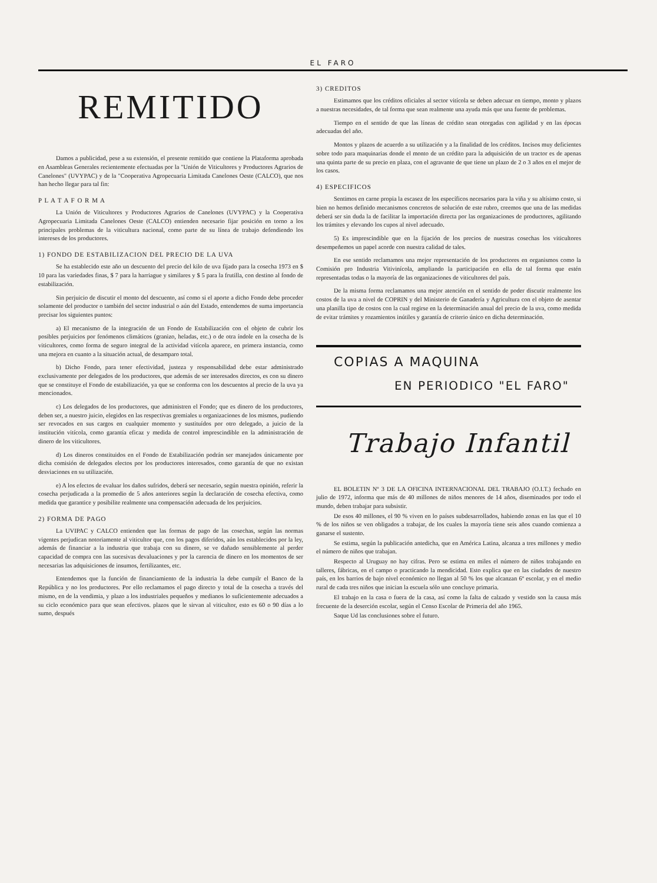EL FARO
REMITIDO
Damos a publicidad, pese a su extensión, el presente remitido que contiene la Plataforma aprobada en Asambleas Generales recientemente efectuadas por la "Unión de Viticultores y Productores Agrarios de Canelones" (UVYPAC) y de la "Cooperativa Agropecuaria Limitada Canelones Oeste (CALCO), que nos han hecho llegar para tal fin:
P L A T A F O R M A
La Unión de Viticultores y Productores Agrarios de Canelones (UVYPAC) y la Cooperativa Agropecuaria Limitada Canelones Oeste (CALCO) entienden necesario fijar posición en torno a los principales problemas de la viticultura nacional, como parte de su línea de trabajo defendiendo los intereses de los productores.
1) FONDO DE ESTABILIZACION DEL PRECIO DE LA UVA
Se ha establecido este año un descuento del precio del kilo de uva fijado para la cosecha 1973 en $ 10 para las variedades finas, $ 7 para la harriague y similares y $ 5 para la frutilla, con destino al fondo de estabilización.
Sin perjuicio de discutir el monto del descuento, así como si el aporte a dicho Fondo debe proceder solamente del productor o también del sector industrial o aún del Estado, entendemos de suma importancia precisar los siguientes puntos:
a) El mecanismo de la integración de un Fondo de Estabilización con el objeto de cubrir los posibles perjuicios por fenómenos climáticos (granizo, heladas, etc.) o de otra índole en la cosecha de ls viticultores, como forma de seguro integral de la actividad vitícola aparece, en primera instancia, como una mejora en cuanto a la situación actual, de desamparo total.
b) Dicho Fondo, para tener efectividad, justeza y responsabilidad debe estar administrado exclusivamente por delegados de los productores, que además de ser interesados directos, es con su dinero que se constituye el Fondo de estabilización, ya que se conforma con los descuentos al precio de la uva ya mencionados.
c) Los delegados de los productores, que administren el Fondo; que es dinero de los productores, deben ser, a nuestro juicio, elegidos en las respectivas gremiales u organizaciones de los mismos, pudiendo ser revocados en sus cargos en cualquier momento y sustituídos por otro delegado, a juicio de la institución vitícola, como garantía eficaz y medida de control imprescindible en la administración de dinero de los viticultores.
d) Los dineros constituidos en el Fondo de Estabilización podrán ser manejados únicamente por dicha comisión de delegados electos por los productores interesados, como garantía de que no existan desviaciones en su utilización.
e) A los efectos de evaluar los daños sufridos, deberá ser necesario, según nuestra opinión, referir la cosecha perjudicada a la promedio de 5 años anteriores según la declaración de cosecha efectiva, como medida que garantice y posibilite realmente una compensación adecuada de los perjuicios.
2) FORMA DE PAGO
La UVIPAC y CALCO entienden que las formas de pago de las cosechas, según las normas vigentes perjudican notoriamente al viticultor que, con los pagos diferidos, aún los establecidos por la ley, además de financiar a la industria que trabaja con su dinero, se ve dañado sensiblemente al perder capacidad de compra con las sucesivas devaluaciones y por la carencia de dinero en los momentos de ser necesarias las adquisiciones de insumos, fertilizantes, etc.
Entendemos que la función de financiamiento de la industria la debe cumpilr el Banco de la República y no los productores. Por ello reclamamos el pago directo y total de la cosecha a través del mismo, en de la vendimia, y plazo a los industriales pequeños y medianos lo suficientemente adecuados a su ciclo económico para que sean efectivos. plazos que le sirvan al viticultor, esto es 60 o 90 días a lo sumo, después
3) CREDITOS
Estimamos que los créditos oficiales al sector vitícola se deben adecuar en tiempo, monto y plazos a nuestras necesidades, de tal forma que sean realmente una ayuda más que una fuente de problemas.
Tiempo en el sentido de que las líneas de crédito sean otorgadas con agilidad y en las épocas adecuadas del año.
Montos y plazos de acuerdo a su utilización y a la finalidad de los créditos. Incisos muy deficientes sobre todo para maquinarias donde el monto de un crédito para la adquisición de un tractor es de apenas una quinta parte de su precio en plaza, con el agravante de que tiene un plazo de 2 o 3 años en el mejor de los casos.
4) ESPECIFICOS
Sentimos en carne propia la escasez de los específicos necesarios para la viña y su altísimo costo, si bien no hemos definido mecanismos concretos de solución de este rubro, creemos que una de las medidas deberá ser sin duda la de facilitar la importación directa por las organizaciones de productores, agilitando los trámites y elevando los cupos al nivel adecuado.
5) Es imprescindible que en la fijación de los precios de nuestras cosechas los viticultores desempeñemos un papel acorde con nuestra calidad de tales.
En ese sentido reclamamos una mejor representación de los productores en organismos como la Comisión pro Industria Vitivinícola, ampliando la participación en ella de tal forma que estén representadas todas o la mayoría de las organizaciones de viticultores del país.
De la misma forma reclamamos una mejor atención en el sentido de poder discutir realmente los costos de la uva a nivel de COPRIN y del Ministerio de Ganadería y Agricultura con el objeto de asentar una planilla tipo de costos con la cual regirse en la determinación anual del precio de la uva, como medida de evitar trámites y rozamientos inútiles y garantía de criterio único en dicha determinación.
COPIAS A MAQUINA
EN PERIODICO "EL FARO"
Trabajo Infantil
EL BOLETIN Nº 3 DE LA OFICINA INTERNACIONAL DEL TRABAJO (O.I.T.) fechado en julio de 1972, informa que más de 40 millones de niños menores de 14 años, diseminados por todo el mundo, deben trabajar para subsistir.
De esos 40 millones, el 90 % viven en lo países subdesarrollados, habiendo zonas en las que el 10 % de los niños se ven obligados a trabajar, de los cuales la mayoría tiene seis años cuando comienza a ganarse el sustento.
Se estima, según la publicación antedicha, que en América Latina, alcanza a tres millones y medio el número de niños que trabajan.
Respecto al Uruguay no hay cifras. Pero se estima en miles el número de niños trabajando en talleres, fábricas, en el campo o practicando la mendicidad. Esto explica que en las ciudades de nuestro país, en los barrios de bajo nivel económico no llegan al 50 % los que alcanzan 6º escolar, y en el medio rural de cada tres niños que inician la escuela sólo uno concluye primaria.
El trabajo en la casa o fuera de la casa, así como la falta de calzado y vestido son la causa más frecuente de la deserción escolar, según el Censo Escolar de Primeria del año 1965.
Saque Ud las conclusiones sobre el futuro.